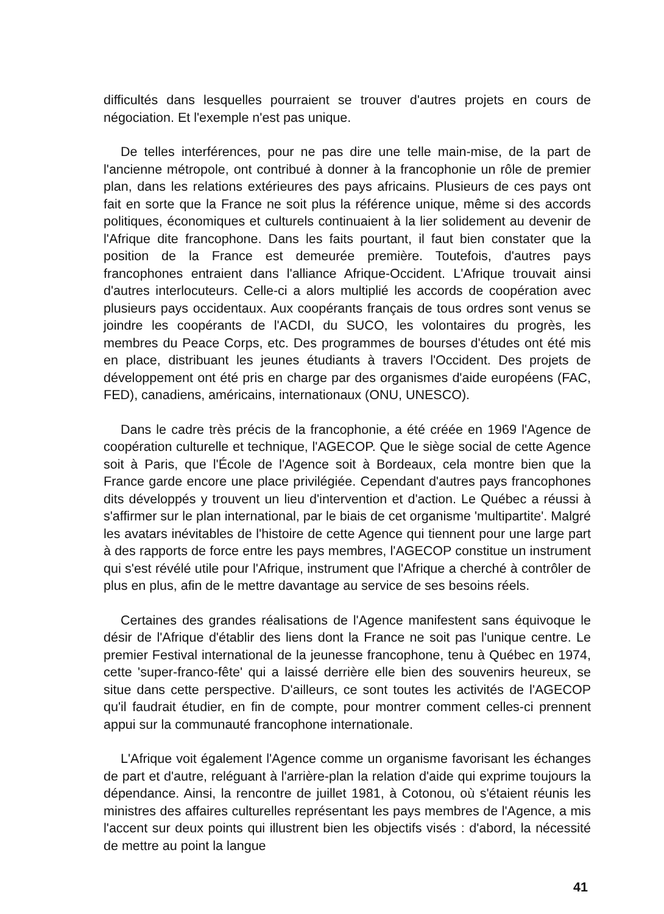difficultés dans lesquelles pourraient se trouver d'autres projets en cours de négociation. Et l'exemple n'est pas unique.
De telles interférences, pour ne pas dire une telle main-mise, de la part de l'ancienne métropole, ont contribué à donner à la francophonie un rôle de premier plan, dans les relations extérieures des pays africains. Plusieurs de ces pays ont fait en sorte que la France ne soit plus la référence unique, même si des accords politiques, économiques et culturels continuaient à la lier solidement au devenir de l'Afrique dite francophone. Dans les faits pourtant, il faut bien constater que la position de la France est demeurée première. Toutefois, d'autres pays francophones entraient dans l'alliance Afrique-Occident. L'Afrique trouvait ainsi d'autres interlocuteurs. Celle-ci a alors multiplié les accords de coopération avec plusieurs pays occidentaux. Aux coopérants français de tous ordres sont venus se joindre les coopérants de l'ACDI, du SUCO, les volontaires du progrès, les membres du Peace Corps, etc. Des programmes de bourses d'études ont été mis en place, distribuant les jeunes étudiants à travers l'Occident. Des projets de développement ont été pris en charge par des organismes d'aide européens (FAC, FED), canadiens, américains, internationaux (ONU, UNESCO).
Dans le cadre très précis de la francophonie, a été créée en 1969 l'Agence de coopération culturelle et technique, l'AGECOP. Que le siège social de cette Agence soit à Paris, que l'École de l'Agence soit à Bordeaux, cela montre bien que la France garde encore une place privilégiée. Cependant d'autres pays francophones dits développés y trouvent un lieu d'intervention et d'action. Le Québec a réussi à s'affirmer sur le plan international, par le biais de cet organisme 'multipartite'. Malgré les avatars inévitables de l'histoire de cette Agence qui tiennent pour une large part à des rapports de force entre les pays membres, l'AGECOP constitue un instrument qui s'est révélé utile pour l'Afrique, instrument que l'Afrique a cherché à contrôler de plus en plus, afin de le mettre davantage au service de ses besoins réels.
Certaines des grandes réalisations de l'Agence manifestent sans équivoque le désir de l'Afrique d'établir des liens dont la France ne soit pas l'unique centre. Le premier Festival international de la jeunesse francophone, tenu à Québec en 1974, cette 'super-franco-fête' qui a laissé derrière elle bien des souvenirs heureux, se situe dans cette perspective. D'ailleurs, ce sont toutes les activités de l'AGECOP qu'il faudrait étudier, en fin de compte, pour montrer comment celles-ci prennent appui sur la communauté francophone internationale.
L'Afrique voit également l'Agence comme un organisme favorisant les échanges de part et d'autre, reléguant à l'arrière-plan la relation d'aide qui exprime toujours la dépendance. Ainsi, la rencontre de juillet 1981, à Cotonou, où s'étaient réunis les ministres des affaires culturelles représentant les pays membres de l'Agence, a mis l'accent sur deux points qui illustrent bien les objectifs visés : d'abord, la nécessité de mettre au point la langue
41